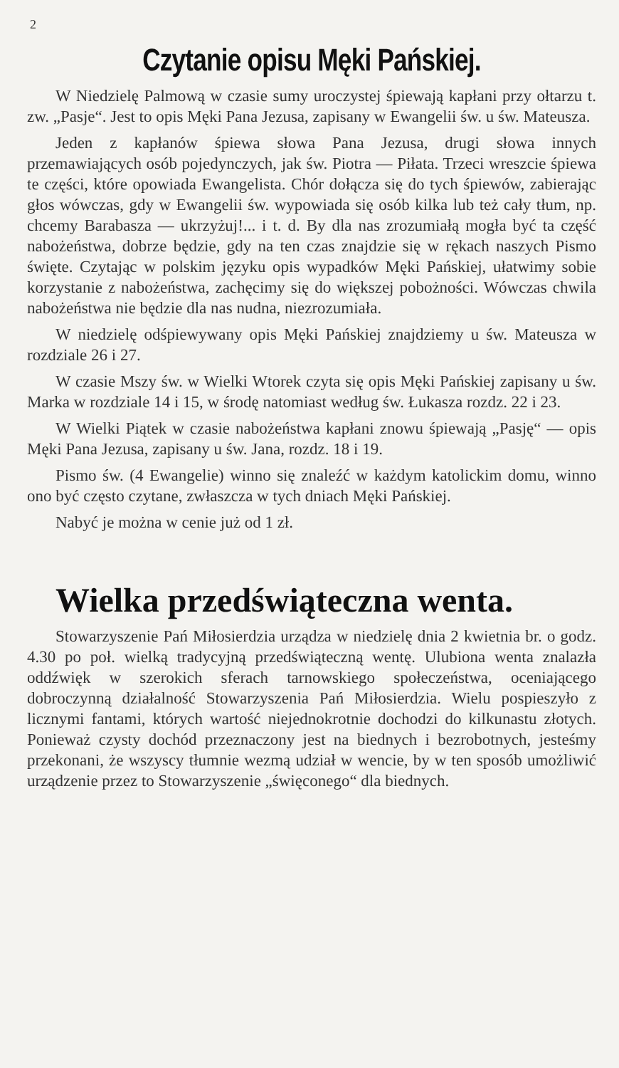2
Czytanie opisu Męki Pańskiej.
W Niedzielę Palmową w czasie sumy uroczystej śpiewają kapłani przy ołtarzu t. zw. „Pasje“. Jest to opis Męki Pana Jezusa, zapisany w Ewangelii św. u św. Mateusza.
Jeden z kapłanów śpiewa słowa Pana Jezusa, drugi słowa innych przemawiających osób pojedynczych, jak św. Piotra — Piłata. Trzeci wreszcie śpiewa te części, które opowiada Ewangelista. Chór dołącza się do tych śpiewów, zabierając głos wówczas, gdy w Ewangelii św. wypowiada się osób kilka lub też cały tłum, np. chcemy Barabasza — ukrzyżuj!... i t. d. By dla nas zrozumiałą mogła być ta część nabożeństwa, dobrze będzie, gdy na ten czas znajdzie się w rękach naszych Pismo święte. Czytając w polskim języku opis wypadków Męki Pańskiej, ułatwimy sobie korzystanie z nabożeństwa, zachęcimy się do większej pobożności. Wówczas chwila nabożeństwa nie będzie dla nas nudna, niezrozumiała.
W niedzielę odśpiewywany opis Męki Pańskiej znajdziemy u św. Mateusza w rozdziale 26 i 27.
W czasie Mszy św. w Wielki Wtorek czyta się opis Męki Pańskiej zapisany u św. Marka w rozdziale 14 i 15, w środę natomiast według św. Łukasza rozdz. 22 i 23.
W Wielki Piątek w czasie nabożeństwa kapłani znowu śpiewają „Pasję“ — opis Męki Pana Jezusa, zapisany u św. Jana, rozdz. 18 i 19.
Pismo św. (4 Ewangelie) winno się znaleźć w każdym katolickim domu, winno ono być często czytane, zwłaszcza w tych dniach Męki Pańskiej.
Nabyć je można w cenie już od 1 zł.
Wielka przedświąteczna wenta.
Stowarzyszenie Pań Miłosierdzia urządza w niedzielę dnia 2 kwietnia br. o godz. 4.30 po poł. wielką tradycyjną przedświąteczną wentę. Ulubiona wenta znalazła oddźwięk w szerokich sferach tarnowskiego społeczeństwa, oceniającego dobroczynną działalność Stowarzyszenia Pań Miłosierdzia. Wielu pospieszyło z licznymi fantami, których wartość niejednokrotnie dochodzi do kilkunastu złotych. Ponieważ czysty dochód przeznaczony jest na biednych i bezrobotnych, jesteśmy przekonani, że wszyscy tłumnie wezmą udział w wencie, by w ten sposób umożliwić urządzenie przez to Stowarzyszenie „święconego“ dla biednych.